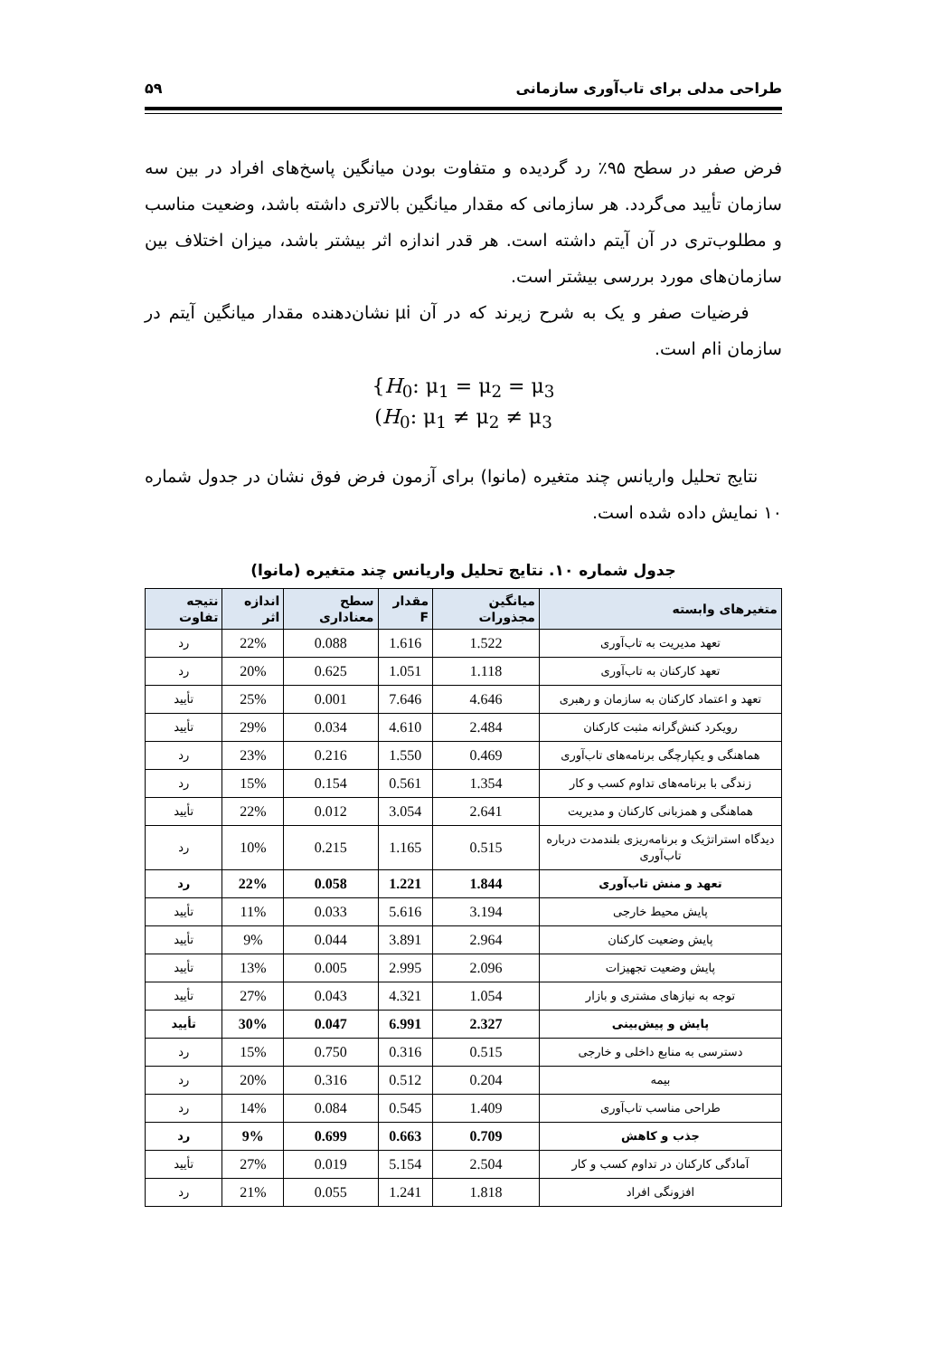طراحی مدلی برای تاب‌آوری سازمانی ۵۹
فرض صفر در سطح ۹۵٪ رد گردیده و متفاوت بودن میانگین پاسخ‌های افراد در بین سه سازمان تأیید می‌گردد. هر سازمانی که مقدار میانگین بالاتری داشته باشد، وضعیت مناسب و مطلوب‌تری در آن آیتم داشته است. هر قدر اندازه اثر بیشتر باشد، میزان اختلاف بین سازمان‌های مورد بررسی بیشتر است.
فرضیات صفر و یک به شرح زیرند که در آن μi نشان‌دهنده مقدار میانگین آیتم در سازمان iام است.
{H<sub>0</sub>: μ<sub>1</sub> = μ<sub>2</sub> = μ<sub>3</sub>
(H<sub>0</sub>: μ<sub>1</sub> ≠ μ<sub>2</sub> ≠ μ<sub>3</sub>
نتایج تحلیل واریانس چند متغیره (مانوا) برای آزمون فرض فوق نشان در جدول شماره ۱۰ نمایش داده شده است.
جدول شماره ۱۰. نتایج تحلیل واریانس چند متغیره (مانوا)
| متغیرهای وابسته | میانگین مجذورات | مقدار F | سطح معناداری | اندازه اثر | نتیجه تفاوت |
| --- | --- | --- | --- | --- | --- |
| تعهد مدیریت به تاب‌آوری | 1.522 | 1.616 | 0.088 | 22% | رد |
| تعهد کارکنان به تاب‌آوری | 1.118 | 1.051 | 0.625 | 20% | رد |
| تعهد و اعتماد کارکنان به سازمان و رهبری | 4.646 | 7.646 | 0.001 | 25% | تأیید |
| رویکرد کنش‌گرانه مثبت کارکنان | 2.484 | 4.610 | 0.034 | 29% | تأیید |
| هماهنگی و یکپارچگی برنامه‌های تاب‌آوری | 0.469 | 1.550 | 0.216 | 23% | رد |
| زندگی با برنامه‌های تداوم کسب و کار | 1.354 | 0.561 | 0.154 | 15% | رد |
| هماهنگی و همزبانی کارکنان و مدیریت | 2.641 | 3.054 | 0.012 | 22% | تأیید |
| دیدگاه استراتژیک و برنامه‌ریزی بلندمدت درباره تاب‌آوری | 0.515 | 1.165 | 0.215 | 10% | رد |
| تعهد و منش تاب‌آوری | 1.844 | 1.221 | 0.058 | 22% | رد |
| پایش محیط خارجی | 3.194 | 5.616 | 0.033 | 11% | تأیید |
| پایش وضعیت کارکنان | 2.964 | 3.891 | 0.044 | 9% | تأیید |
| پایش وضعیت تجهیزات | 2.096 | 2.995 | 0.005 | 13% | تأیید |
| توجه به نیازهای مشتری و بازار | 1.054 | 4.321 | 0.043 | 27% | تأیید |
| پایش و پیش‌بینی | 2.327 | 6.991 | 0.047 | 30% | تأیید |
| دسترسی به منابع داخلی و خارجی | 0.515 | 0.316 | 0.750 | 15% | رد |
| بیمه | 0.204 | 0.512 | 0.316 | 20% | رد |
| طراحی مناسب تاب‌آوری | 1.409 | 0.545 | 0.084 | 14% | رد |
| جذب و کاهش | 0.709 | 0.663 | 0.699 | 9% | رد |
| آمادگی کارکنان در تداوم کسب و کار | 2.504 | 5.154 | 0.019 | 27% | تأیید |
| افزونگی افراد | 1.818 | 1.241 | 0.055 | 21% | رد |